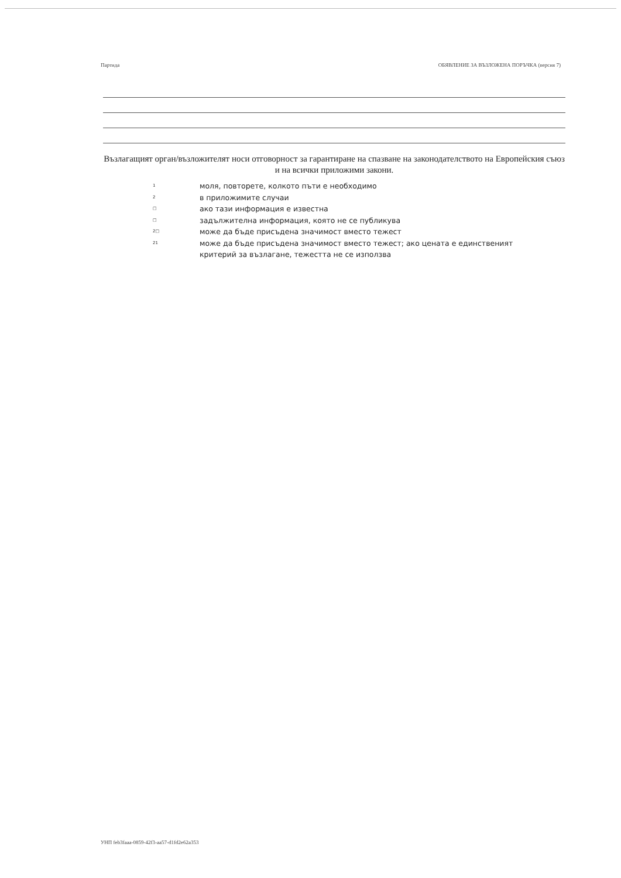Партида ОБЯВЛЕНИЕ ЗА ВЪЗЛОЖЕНА ПОРЪЧКА (версия 7)
Възлагащият орган/възложителят носи отговорност за гарантиране на спазване на законодателството на Европейския съюз и на всички приложими закони.
1 моля, повторете, колкото пъти е необходимо
2 в приложимите случаи
□ ако тази информация е известна
□ задължителна информация, която не се публикува
2□ може да бъде присъдена значимост вместо тежест
21 може да бъде присъдена значимост вместо тежест; ако цената е единственият критерий за възлагане, тежестта не се използва
УНП feb3faaa-0859-42f3-aa57-d1fd2e62a353